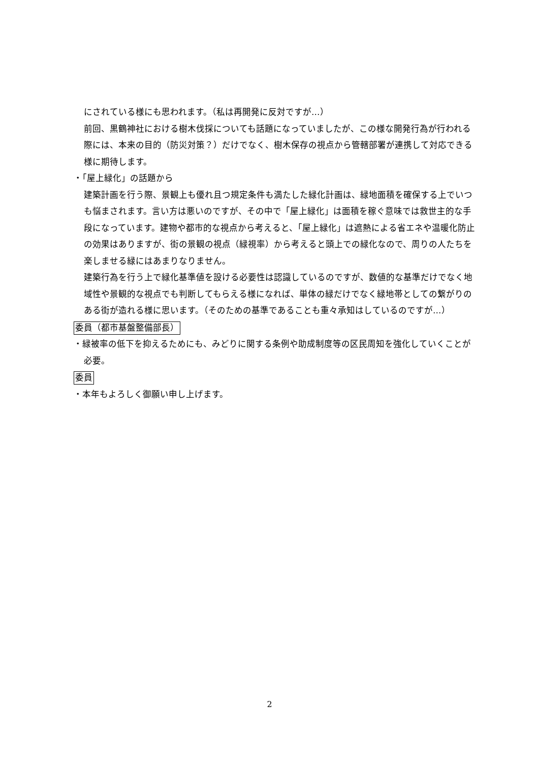にされている様にも思われます。（私は再開発に反対ですが…）
前回、黒鶴神社における樹木伐採についても話題になっていましたが、この様な開発行為が行われる際には、本来の目的（防災対策？）だけでなく、樹木保存の視点から管轄部署が連携して対応できる様に期待します。
・「屋上緑化」の話題から
建築計画を行う際、景観上も優れ且つ規定条件も満たした緑化計画は、緑地面積を確保する上でいつも悩まされます。言い方は悪いのですが、その中で「屋上緑化」は面積を稼ぐ意味では救世主的な手段になっています。建物や都市的な視点から考えると、「屋上緑化」は遮熱による省エネや温暖化防止の効果はありますが、街の景観の視点（緑視率）から考えると頭上での緑化なので、周りの人たちを楽しませる緑にはあまりなりません。
建築行為を行う上で緑化基準値を設ける必要性は認識しているのですが、数値的な基準だけでなく地域性や景観的な視点でも判断してもらえる様になれば、単体の緑だけでなく緑地帯としての繋がりのある街が造れる様に思います。（そのための基準であることも重々承知はしているのですが…）
委員（都市基盤整備部長）
・緑被率の低下を抑えるためにも、みどりに関する条例や助成制度等の区民周知を強化していくことが必要。
委員
・本年もよろしく御願い申し上げます。
2